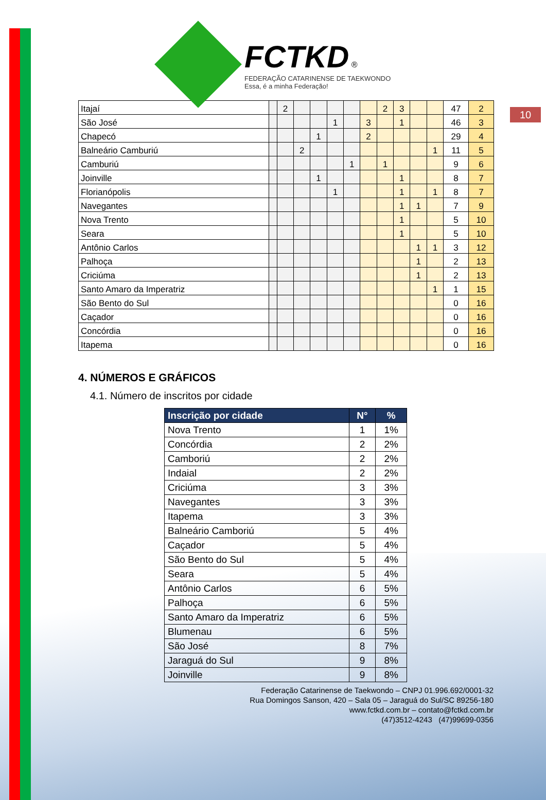FCTKD ®
FEDERAÇÃO CATARINENSE DE TAEKWONDO
Essa, é a minha Federação!
10
| Itajaí | | 2 | | | | | | 2 | 3 | | | 47 | 2 |
| São José | | | | | 1 | | 3 | | 1 | | | 46 | 3 |
| Chapecó | | | | 1 | | | 2 | | | | | 29 | 4 |
| Balneário Camburiú | | | 2 | | | | | | | | 1 | 11 | 5 |
| Camburiú | | | | | | 1 | | 1 | | | | 9 | 6 |
| Joinville | | | | 1 | | | | | 1 | | | 8 | 7 |
| Florianópolis | | | | | 1 | | | | 1 | | 1 | 8 | 7 |
| Navegantes | | | | | | | | | 1 | 1 | | 7 | 9 |
| Nova Trento | | | | | | | | | 1 | | | 5 | 10 |
| Seara | | | | | | | | | 1 | | | 5 | 10 |
| Antônio Carlos | | | | | | | | | | 1 | 1 | 3 | 12 |
| Palhoça | | | | | | | | | | 1 | | 2 | 13 |
| Criciúma | | | | | | | | | | 1 | | 2 | 13 |
| Santo Amaro da Imperatriz | | | | | | | | | | | 1 | 1 | 15 |
| São Bento do Sul | | | | | | | | | | | | 0 | 16 |
| Caçador | | | | | | | | | | | | 0 | 16 |
| Concórdia | | | | | | | | | | | | 0 | 16 |
| Itapema | | | | | | | | | | | | 0 | 16 |
4. NÚMEROS E GRÁFICOS
4.1. Número de inscritos por cidade
| Inscrição por cidade | N° | % |
| --- | --- | --- |
| Nova Trento | 1 | 1% |
| Concórdia | 2 | 2% |
| Camboriú | 2 | 2% |
| Indaial | 2 | 2% |
| Criciúma | 3 | 3% |
| Navegantes | 3 | 3% |
| Itapema | 3 | 3% |
| Balneário Camboriú | 5 | 4% |
| Caçador | 5 | 4% |
| São Bento do Sul | 5 | 4% |
| Seara | 5 | 4% |
| Antônio Carlos | 6 | 5% |
| Palhoça | 6 | 5% |
| Santo Amaro da Imperatriz | 6 | 5% |
| Blumenau | 6 | 5% |
| São José | 8 | 7% |
| Jaraguá do Sul | 9 | 8% |
| Joinville | 9 | 8% |
Federação Catarinense de Taekwondo – CNPJ 01.996.692/0001-32
Rua Domingos Sanson, 420 – Sala 05 – Jaraguá do Sul/SC 89256-180
www.fctkd.com.br – contato@fctkd.com.br
(47)3512-4243 (47)99699-0356